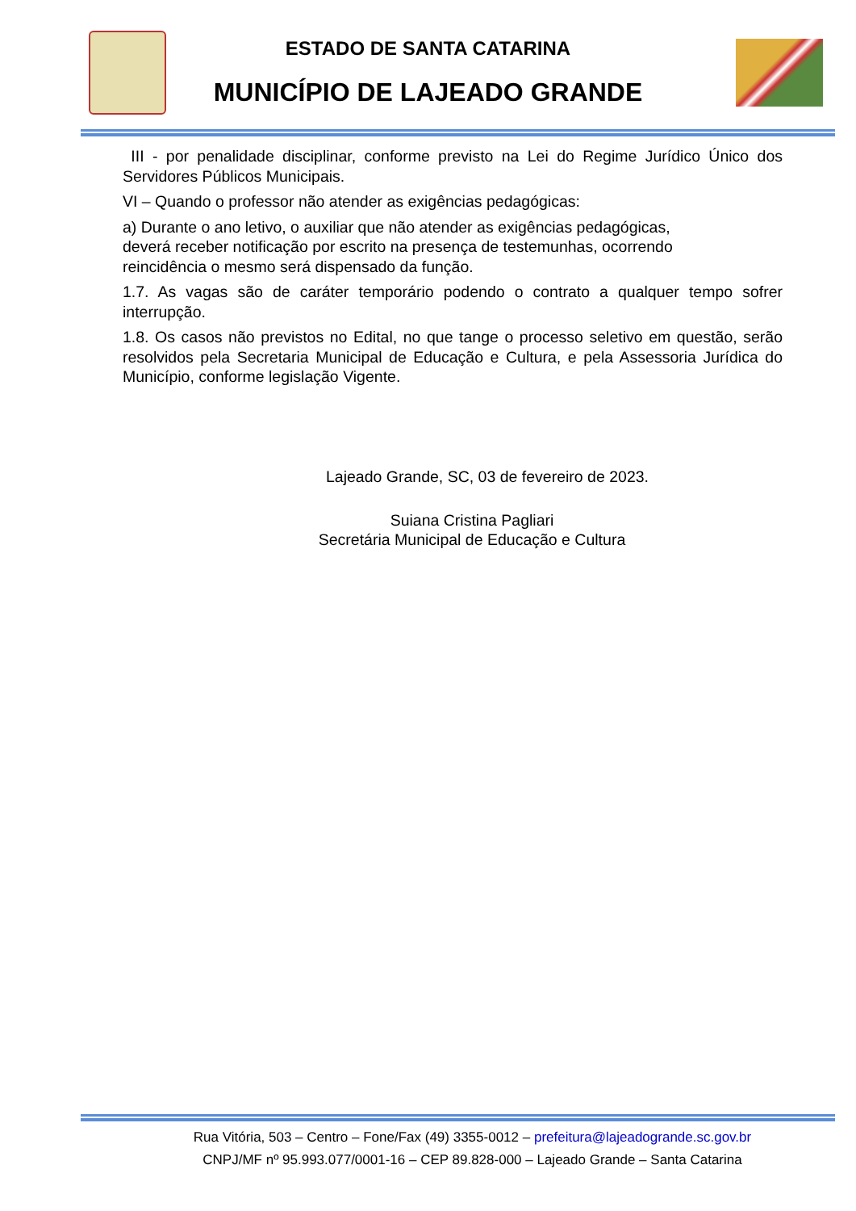ESTADO DE SANTA CATARINA
MUNICÍPIO DE LAJEADO GRANDE
III - por penalidade disciplinar, conforme previsto na Lei do Regime Jurídico Único dos Servidores Públicos Municipais.
VI – Quando o professor não atender as exigências pedagógicas:
a) Durante o ano letivo, o auxiliar que não atender as exigências pedagógicas,
deverá receber notificação por escrito na presença de testemunhas, ocorrendo
reincidência o mesmo será dispensado da função.
1.7. As vagas são de caráter temporário podendo o contrato a qualquer tempo sofrer interrupção.
1.8. Os casos não previstos no Edital, no que tange o processo seletivo em questão, serão resolvidos pela Secretaria Municipal de Educação e Cultura, e pela Assessoria Jurídica do Município, conforme legislação Vigente.
Lajeado Grande, SC, 03 de fevereiro de 2023.
Suiana Cristina Pagliari
Secretária Municipal de Educação e Cultura
Rua Vitória, 503 – Centro – Fone/Fax (49) 3355-0012 – prefeitura@lajeadogrande.sc.gov.br
CNPJ/MF nº 95.993.077/0001-16 – CEP 89.828-000 – Lajeado Grande – Santa Catarina